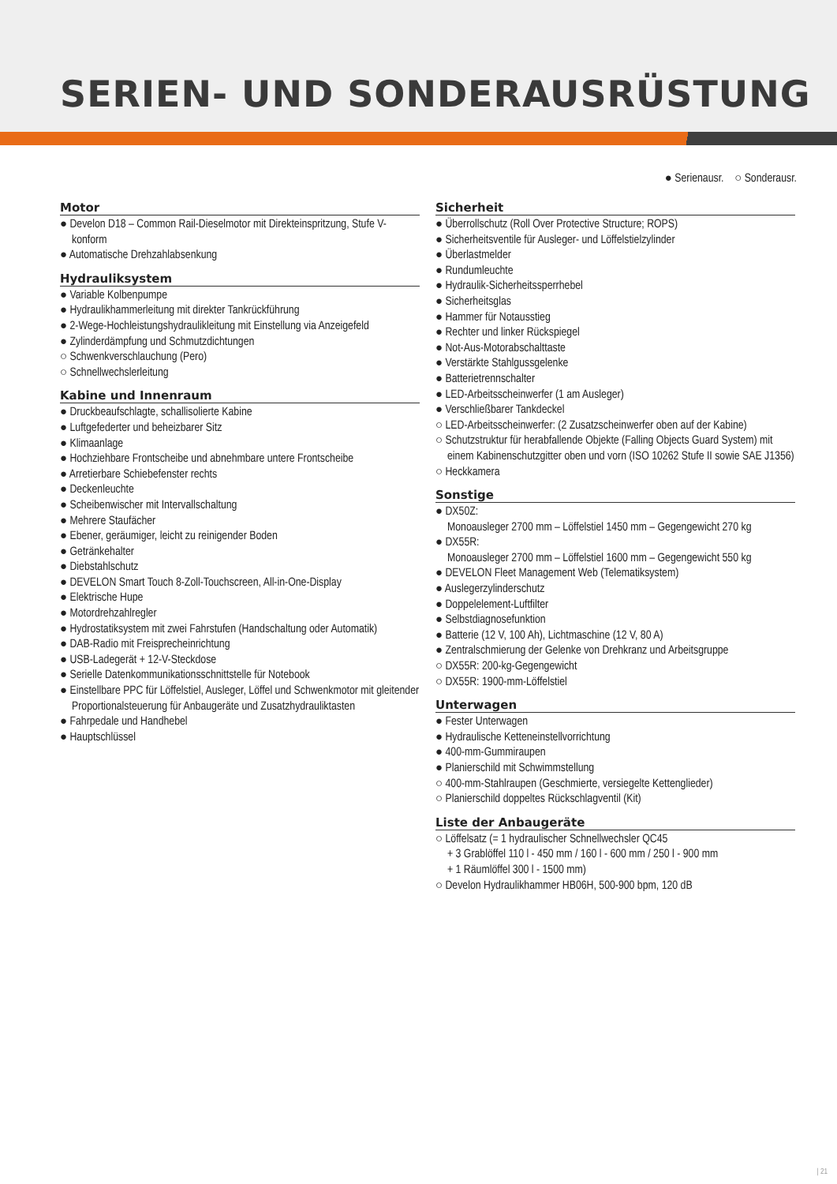SERIEN- UND SONDERAUSRÜSTUNG
● Serienausr. ○ Sonderausr.
Motor
● Develon D18 – Common Rail-Dieselmotor mit Direkteinspritzung, Stufe V-konform
● Automatische Drehzahlabsenkung
Hydrauliksystem
● Variable Kolbenpumpe
● Hydraulikhammerleitung mit direkter Tankrückführung
● 2-Wege-Hochleistungshydraulikleitung mit Einstellung via Anzeigefeld
● Zylinderdämpfung und Schmutzdichtungen
○ Schwenkverschlauchung (Pero)
○ Schnellwechslerleitung
Kabine und Innenraum
● Druckbeaufschlagte, schallisolierte Kabine
● Luftgefederter und beheizbarer Sitz
● Klimaanlage
● Hochziehbare Frontscheibe und abnehmbare untere Frontscheibe
● Arretierbare Schiebefenster rechts
● Deckenleuchte
● Scheibenwischer mit Intervallschaltung
● Mehrere Staufächer
● Ebener, geräumiger, leicht zu reinigender Boden
● Getränkehalter
● Diebstahlschutz
● DEVELON Smart Touch 8-Zoll-Touchscreen, All-in-One-Display
● Elektrische Hupe
● Motordrehzahlregler
● Hydrostatiksystem mit zwei Fahrstufen (Handschaltung oder Automatik)
● DAB-Radio mit Freisprecheinrichtung
● USB-Ladegerät + 12-V-Steckdose
● Serielle Datenkommunikationsschnittstelle für Notebook
● Einstellbare PPC für Löffelstiel, Ausleger, Löffel und Schwenkmotor mit gleitender Proportionalsteuerung für Anbaugeräte und Zusatzhydrauliktasten
● Fahrpedale und Handhebel
● Hauptschlüssel
Sicherheit
● Überrollschutz (Roll Over Protective Structure; ROPS)
● Sicherheitsventile für Ausleger- und Löffelstielzylinder
● Überlastmelder
● Rundumleuchte
● Hydraulik-Sicherheitssperrhebel
● Sicherheitsglas
● Hammer für Notausstieg
● Rechter und linker Rückspiegel
● Not-Aus-Motorabschalttaste
● Verstärkte Stahlgussgelenke
● Batterietrennschalter
● LED-Arbeitsscheinwerfer (1 am Ausleger)
● Verschließbarer Tankdeckel
○ LED-Arbeitsscheinwerfer: (2 Zusatzscheinwerfer oben auf der Kabine)
○ Schutzstruktur für herabfallende Objekte (Falling Objects Guard System) mit einem Kabinenschutzgitter oben und vorn (ISO 10262 Stufe II sowie SAE J1356)
○ Heckkamera
Sonstige
● DX50Z:
Monoausleger 2700 mm – Löffelstiel 1450 mm – Gegengewicht 270 kg
● DX55R:
Monoausleger 2700 mm – Löffelstiel 1600 mm – Gegengewicht 550 kg
● DEVELON Fleet Management Web (Telematiksystem)
● Auslegerzylinderschutz
● Doppelelement-Luftfilter
● Selbstdiagnosefunktion
● Batterie (12 V, 100 Ah), Lichtmaschine (12 V, 80 A)
● Zentralschmierung der Gelenke von Drehkranz und Arbeitsgruppe
○ DX55R: 200-kg-Gegengewicht
○ DX55R: 1900-mm-Löffelstiel
Unterwagen
● Fester Unterwagen
● Hydraulische Ketteneinstellvorrichtung
● 400-mm-Gummiraupen
● Planierschild mit Schwimmstellung
○ 400-mm-Stahlraupen (Geschmierte, versiegelte Kettenglieder)
○ Planierschild doppeltes Rückschlagventil (Kit)
Liste der Anbaugeräte
○ Löffelsatz (= 1 hydraulischer Schnellwechsler QC45
+ 3 Grablöffel 110 l - 450 mm / 160 l - 600 mm / 250 l - 900 mm
+ 1 Räumlöffel 300 l - 1500 mm)
○ Develon Hydraulikhammer HB06H, 500-900 bpm, 120 dB
| 21